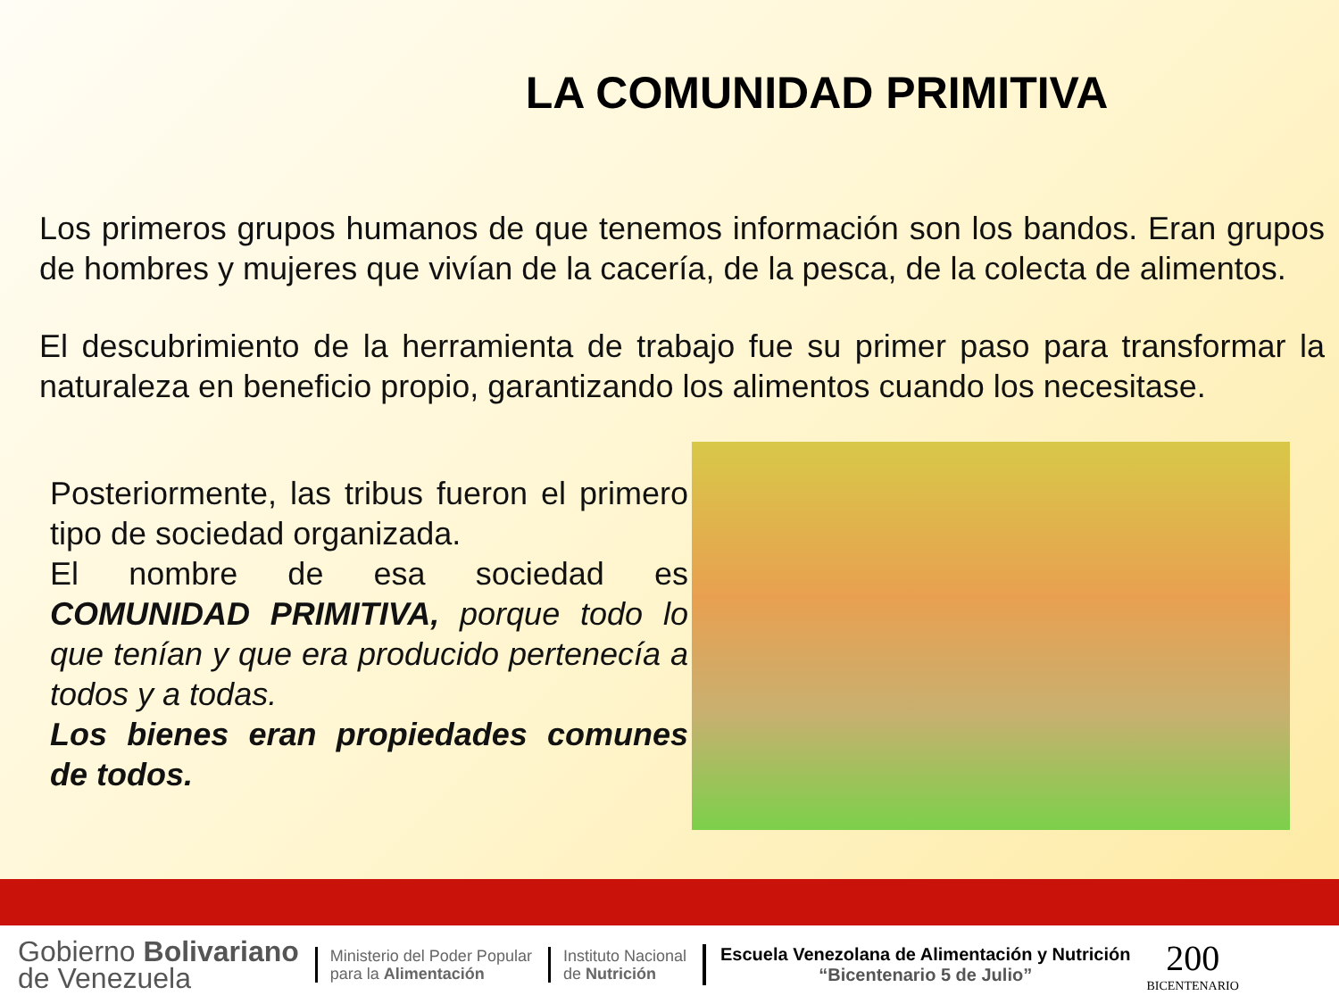LA COMUNIDAD PRIMITIVA
Los primeros grupos humanos de que tenemos información son los bandos. Eran grupos de hombres y mujeres que vivían de la cacería, de la pesca, de la colecta de alimentos.
El descubrimiento de la herramienta de trabajo fue su primer paso para transformar la naturaleza en beneficio propio, garantizando los alimentos cuando los necesitase.
Posteriormente, las tribus fueron el primero tipo de sociedad organizada.
El nombre de esa sociedad es COMUNIDAD PRIMITIVA, porque todo lo que tenían y que era producido pertenecía a todos y a todas.
Los bienes eran propiedades comunes de todos.
Gobierno Bolivariano
de Venezuela
Ministerio del Poder Popular
para la Alimentación
Instituto Nacional
de Nutrición
Escuela Venezolana de Alimentación y Nutrición
“Bicentenario 5 de Julio”
200
BICENTENARIO